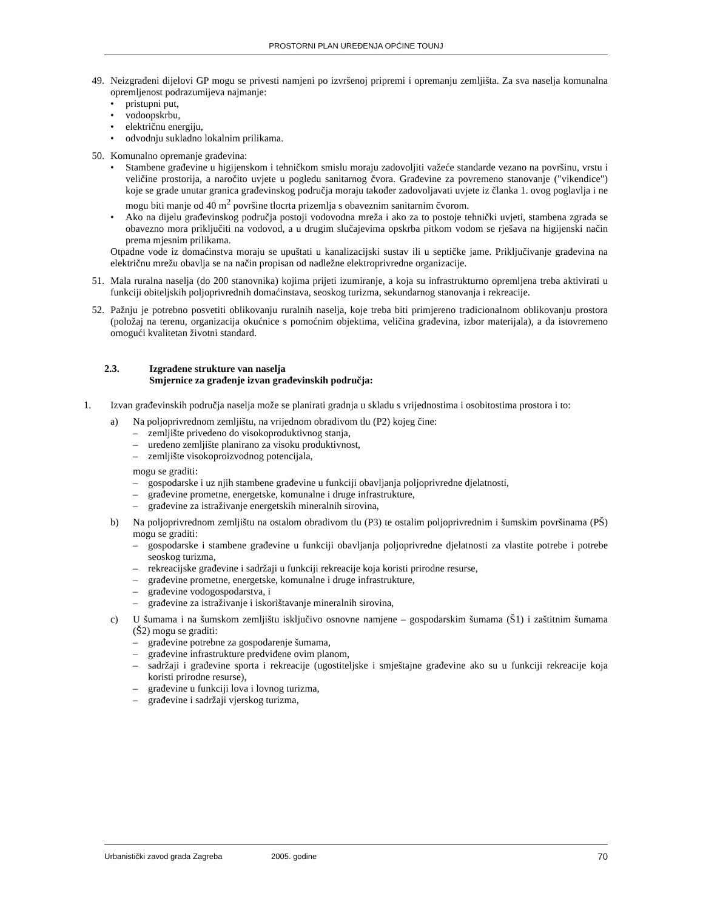PROSTORNI PLAN UREĐENJA OPĆINE TOUNJ
49. Neizgrađeni dijelovi GP mogu se privesti namjeni po izvršenoj pripremi i opremanju zemljišta. Za sva naselja komunalna opremljenost podrazumijeva najmanje:
• pristupni put,
• vodoopskrbu,
• električnu energiju,
• odvodnju sukladno lokalnim prilikama.
50. Komunalno opremanje građevina:
• Stambene građevine u higijenskom i tehničkom smislu moraju zadovoljiti važeće standarde vezano na površinu, vrstu i veličine prostorija, a naročito uvjete u pogledu sanitarnog čvora. Građevine za povremeno stanovanje ("vikendice") koje se grade unutar granica građevinskog područja moraju također zadovoljavati uvjete iz članka 1. ovog poglavlja i ne mogu biti manje od 40 m<sup>2</sup> površine tlocrta prizemlja s obaveznim sanitarnim čvorom.
• Ako na dijelu građevinskog područja postoji vodovodna mreža i ako za to postoje tehnički uvjeti, stambena zgrada se obavezno mora priključiti na vodovod, a u drugim slučajevima opskrba pitkom vodom se rješava na higijenski način prema mjesnim prilikama.
Otpadne vode iz domaćinstva moraju se upuštati u kanalizacijski sustav ili u septičke jame. Priključivanje građevina na električnu mrežu obavlja se na način propisan od nadležne elektroprivredne organizacije.
51. Mala ruralna naselja (do 200 stanovnika) kojima prijeti izumiranje, a koja su infrastrukturno opremljena treba aktivirati u funkciji obiteljskih poljoprivrednih domaćinstava, seoskog turizma, sekundarnog stanovanja i rekreacije.
52. Pažnju je potrebno posvetiti oblikovanju ruralnih naselja, koje treba biti primjereno tradicionalnom oblikovanju prostora (položaj na terenu, organizacija okućnice s pomoćnim objektima, veličina građevina, izbor materijala), a da istovremeno omogući kvalitetan životni standard.
2.3. Izgrađene strukture van naselja
Smjernice za građenje izvan građevinskih područja:
1. Izvan građevinskih područja naselja može se planirati gradnja u skladu s vrijednostima i osobitostima prostora i to:
a) Na poljoprivrednom zemljištu, na vrijednom obradivom tlu (P2) kojeg čine:
– zemljište privedeno do visokoproduktivnog stanja,
– uređeno zemljište planirano za visoku produktivnost,
– zemljište visokoproizvodnog potencijala,
mogu se graditi:
– gospodarske i uz njih stambene građevine u funkciji obavljanja poljoprivredne djelatnosti,
– građevine prometne, energetske, komunalne i druge infrastrukture,
– građevine za istraživanje energetskih mineralnih sirovina,
b) Na poljoprivrednom zemljištu na ostalom obradivom tlu (P3) te ostalim poljoprivrednim i šumskim površinama (PŠ) mogu se graditi:
– gospodarske i stambene građevine u funkciji obavljanja poljoprivredne djelatnosti za vlastite potrebe i potrebe seoskog turizma,
– rekreacijske građevine i sadržaji u funkciji rekreacije koja koristi prirodne resurse,
– građevine prometne, energetske, komunalne i druge infrastrukture,
– građevine vodogospodarstva, i
– građevine za istraživanje i iskorištavanje mineralnih sirovina,
c) U šumama i na šumskom zemljištu isključivo osnovne namjene – gospodarskim šumama (Š1) i zaštitnim šumama (Š2) mogu se graditi:
– građevine potrebne za gospodarenje šumama,
– građevine infrastrukture predviđene ovim planom,
– sadržaji i građevine sporta i rekreacije (ugostiteljske i smještajne građevine ako su u funkciji rekreacije koja koristi prirodne resurse),
– građevine u funkciji lova i lovnog turizma,
– građevine i sadržaji vjerskog turizma,
Urbanistički zavod grada Zagreba 2005. godine 70